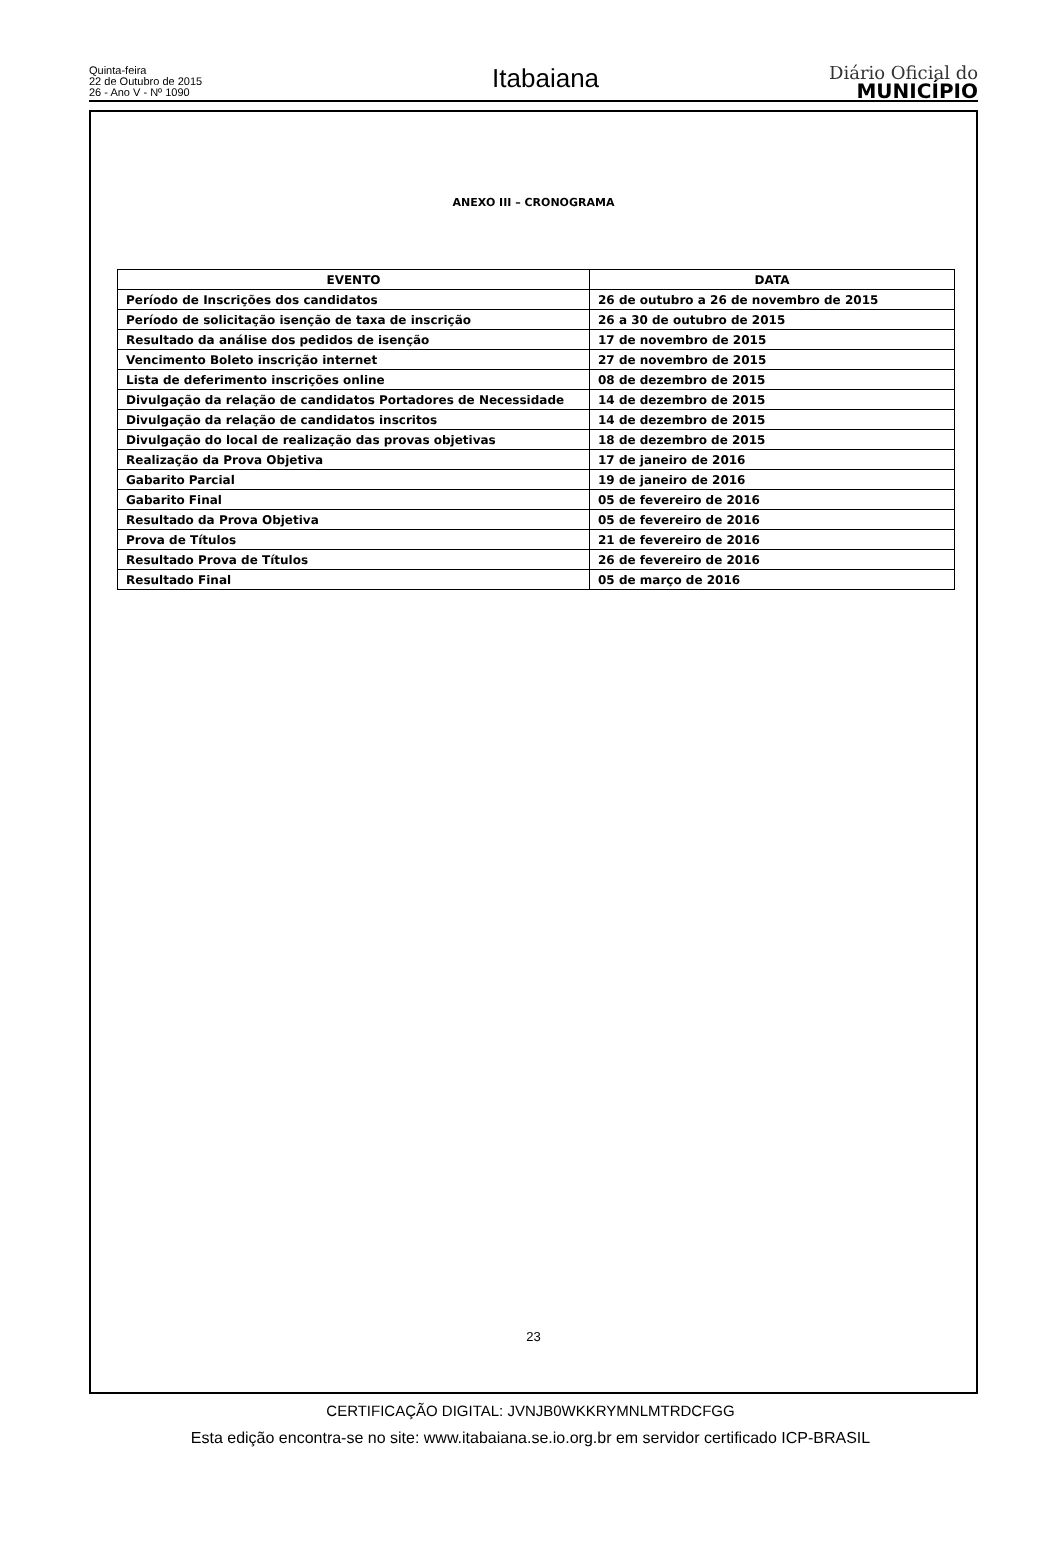Quinta-feira
22 de Outubro de 2015
26 - Ano V - Nº 1090
Itabaiana
Diário Oficial do
MUNICÍPIO
ANEXO III – CRONOGRAMA
| EVENTO | DATA |
| --- | --- |
| Período de Inscrições dos candidatos | 26 de outubro a 26 de novembro de 2015 |
| Período de solicitação isenção de taxa de inscrição | 26 a 30 de outubro de 2015 |
| Resultado da análise dos pedidos de isenção | 17 de novembro de 2015 |
| Vencimento Boleto inscrição internet | 27 de novembro de 2015 |
| Lista de deferimento inscrições online | 08 de dezembro de 2015 |
| Divulgação da relação de candidatos Portadores de Necessidade | 14 de dezembro de 2015 |
| Divulgação da relação de candidatos inscritos | 14 de dezembro de 2015 |
| Divulgação do local de realização das provas objetivas | 18 de dezembro de 2015 |
| Realização da Prova Objetiva | 17 de janeiro de 2016 |
| Gabarito Parcial | 19 de janeiro de 2016 |
| Gabarito Final | 05 de fevereiro de 2016 |
| Resultado da Prova Objetiva | 05 de fevereiro de 2016 |
| Prova de Títulos | 21 de fevereiro de 2016 |
| Resultado Prova de Títulos | 26 de fevereiro de 2016 |
| Resultado Final | 05 de março de 2016 |
23
CERTIFICAÇÃO DIGITAL: JVNJB0WKKRYMNLMTRDCFGG
Esta edição encontra-se no site: www.itabaiana.se.io.org.br em servidor certificado ICP-BRASIL